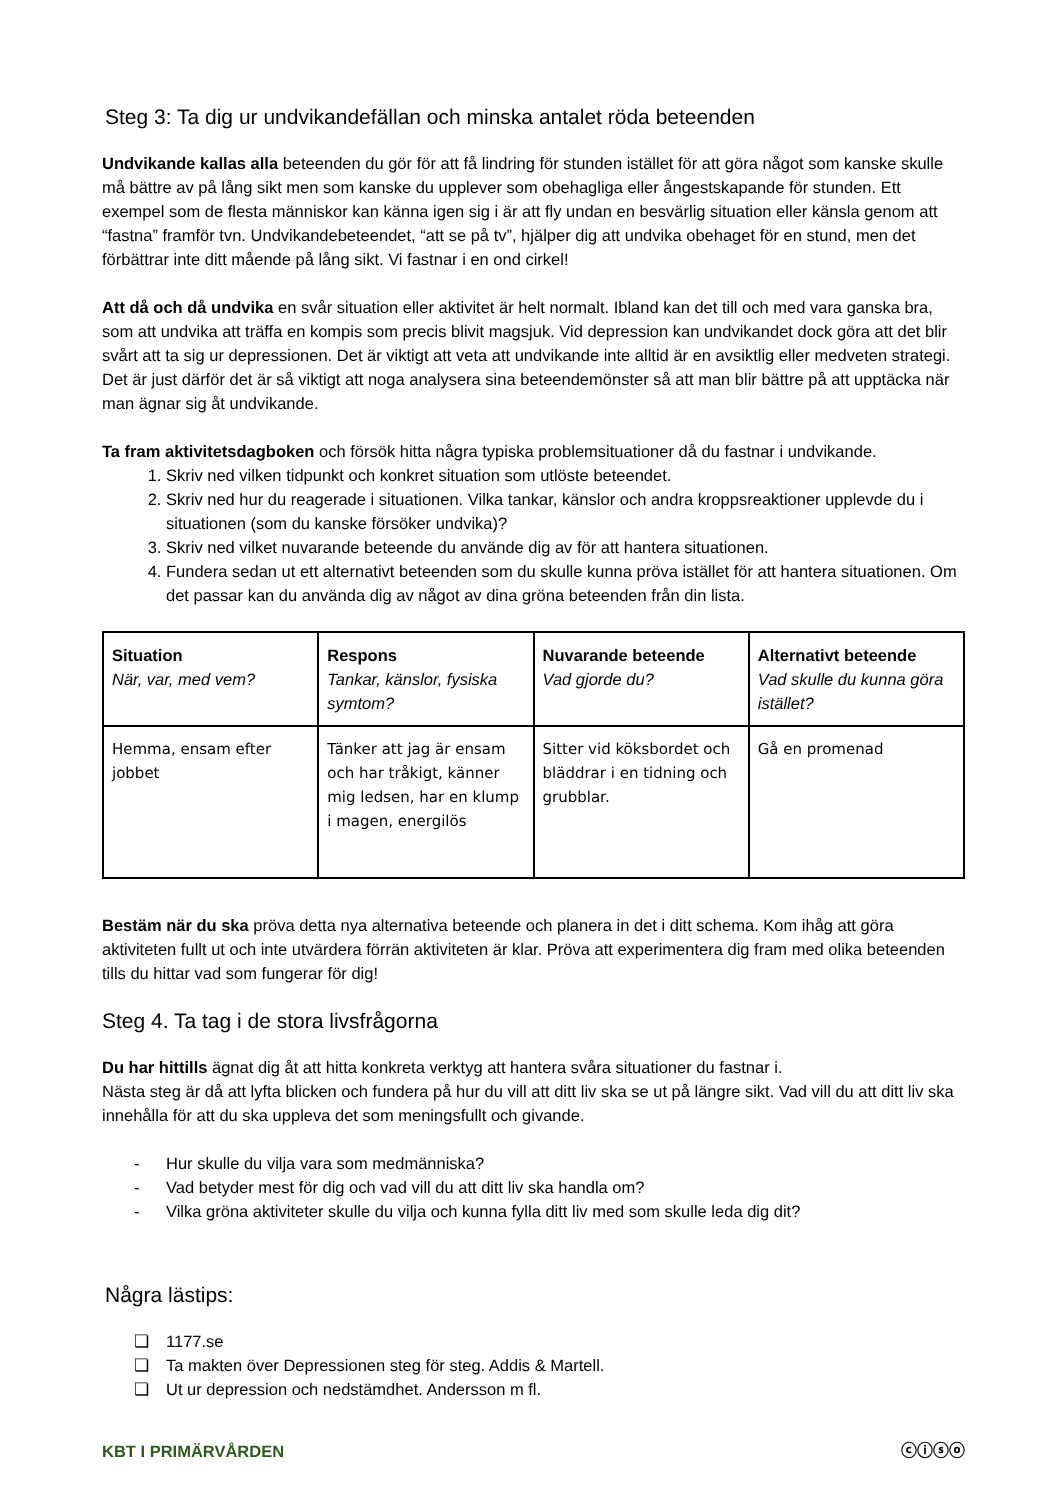Steg 3: Ta dig ur undvikandefällan och minska antalet röda beteenden
Undvikande kallas alla beteenden du gör för att få lindring för stunden istället för att göra något som kanske skulle må bättre av på lång sikt men som kanske du upplever som obehagliga eller ångestskapande för stunden. Ett exempel som de flesta människor kan känna igen sig i är att fly undan en besvärlig situation eller känsla genom att “fastna” framför tvn. Undvikandebeteendet, “att se på tv”, hjälper dig att undvika obehaget för en stund, men det förbättrar inte ditt mående på lång sikt. Vi fastnar i en ond cirkel!
Att då och då undvika en svår situation eller aktivitet är helt normalt. Ibland kan det till och med vara ganska bra, som att undvika att träffa en kompis som precis blivit magsjuk. Vid depression kan undvikandet dock göra att det blir svårt att ta sig ur depressionen. Det är viktigt att veta att undvikande inte alltid är en avsiktlig eller medveten strategi. Det är just därför det är så viktigt att noga analysera sina beteendemönster så att man blir bättre på att upptäcka när man ägnar sig åt undvikande.
Ta fram aktivitetsdagboken och försök hitta några typiska problemsituationer då du fastnar i undvikande.
1. Skriv ned vilken tidpunkt och konkret situation som utlöste beteendet.
2. Skriv ned hur du reagerade i situationen. Vilka tankar, känslor och andra kroppsreaktioner upplevde du i situationen (som du kanske försöker undvika)?
3. Skriv ned vilket nuvarande beteende du använde dig av för att hantera situationen.
4. Fundera sedan ut ett alternativt beteenden som du skulle kunna pröva istället för att hantera situationen. Om det passar kan du använda dig av något av dina gröna beteenden från din lista.
| Situation När, var, med vem? | Respons Tankar, känslor, fysiska symtom? | Nuvarande beteende Vad gjorde du? | Alternativt beteende Vad skulle du kunna göra istället? |
| Hemma, ensam efter jobbet | Tänker att jag är ensam och har tråkigt, känner mig ledsen, har en klump i magen, energilös | Sitter vid köksbordet och bläddrar i en tidning och grubblar. | Gå en promenad |
Bestäm när du ska pröva detta nya alternativa beteende och planera in det i ditt schema. Kom ihåg att göra aktiviteten fullt ut och inte utvärdera förrän aktiviteten är klar. Pröva att experimentera dig fram med olika beteenden tills du hittar vad som fungerar för dig!
Steg 4. Ta tag i de stora livsfrågorna
Du har hittills ägnat dig åt att hitta konkreta verktyg att hantera svåra situationer du fastnar i.
Nästa steg är då att lyfta blicken och fundera på hur du vill att ditt liv ska se ut på längre sikt. Vad vill du att ditt liv ska innehålla för att du ska uppleva det som meningsfullt och givande.
- Hur skulle du vilja vara som medmänniska?
- Vad betyder mest för dig och vad vill du att ditt liv ska handla om?
- Vilka gröna aktiviteter skulle du vilja och kunna fylla ditt liv med som skulle leda dig dit?
Några lästips:
❏ 1177.se
❏ Ta makten över Depressionen steg för steg. Addis & Martell.
❏ Ut ur depression och nedstämdhet. Andersson m fl.
KBT I PRIMÄRVÅRDEN ⓒⓘⓢⓞ